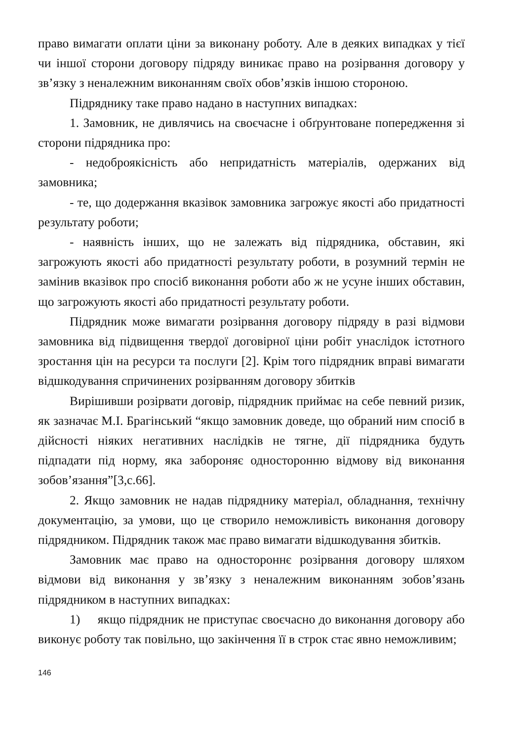право вимагати оплати ціни за виконану роботу. Але в деяких випадках у тієї чи іншої сторони договору підряду виникає право на розірвання договору у зв’язку з неналежним виконанням своїх обов’язків іншою стороною.
Підряднику таке право надано в наступних випадках:
1. Замовник, не дивлячись на своєчасне і обґрунтоване попередження зі сторони підрядника про:
- недоброякісність або непридатність матеріалів, одержаних від замовника;
- те, що додержання вказівок замовника загрожує якості або придатності результату роботи;
- наявність інших, що не залежать від підрядника, обставин, які загрожують якості або придатності результату роботи, в розумний термін не замінив вказівок про спосіб виконання роботи або ж не усуне інших обставин, що загрожують якості або придатності результату роботи.
Підрядник може вимагати розірвання договору підряду в разі відмови замовника від підвищення твердої договірної ціни робіт унаслідок істотного зростання цін на ресурси та послуги [2]. Крім того підрядник вправі вимагати відшкодування спричинених розірванням договору збитків
Вирішивши розірвати договір, підрядник приймає на себе певний ризик, як зазначає М.І. Брагінський “якщо замовник доведе, що обраний ним спосіб в дійсності ніяких негативних наслідків не тягне, дії підрядника будуть підпадати під норму, яка забороняє односторонню відмову від виконання зобов’язання”[3,с.66].
2. Якщо замовник не надав підряднику матеріал, обладнання, технічну документацію, за умови, що це створило неможливість виконання договору підрядником. Підрядник також має право вимагати відшкодування збитків.
Замовник має право на одностороннє розірвання договору шляхом відмови від виконання у зв’язку з неналежним виконанням зобов’язань підрядником в наступних випадках:
1) якщо підрядник не приступає своєчасно до виконання договору або виконує роботу так повільно, що закінчення її в строк стає явно неможливим;
146